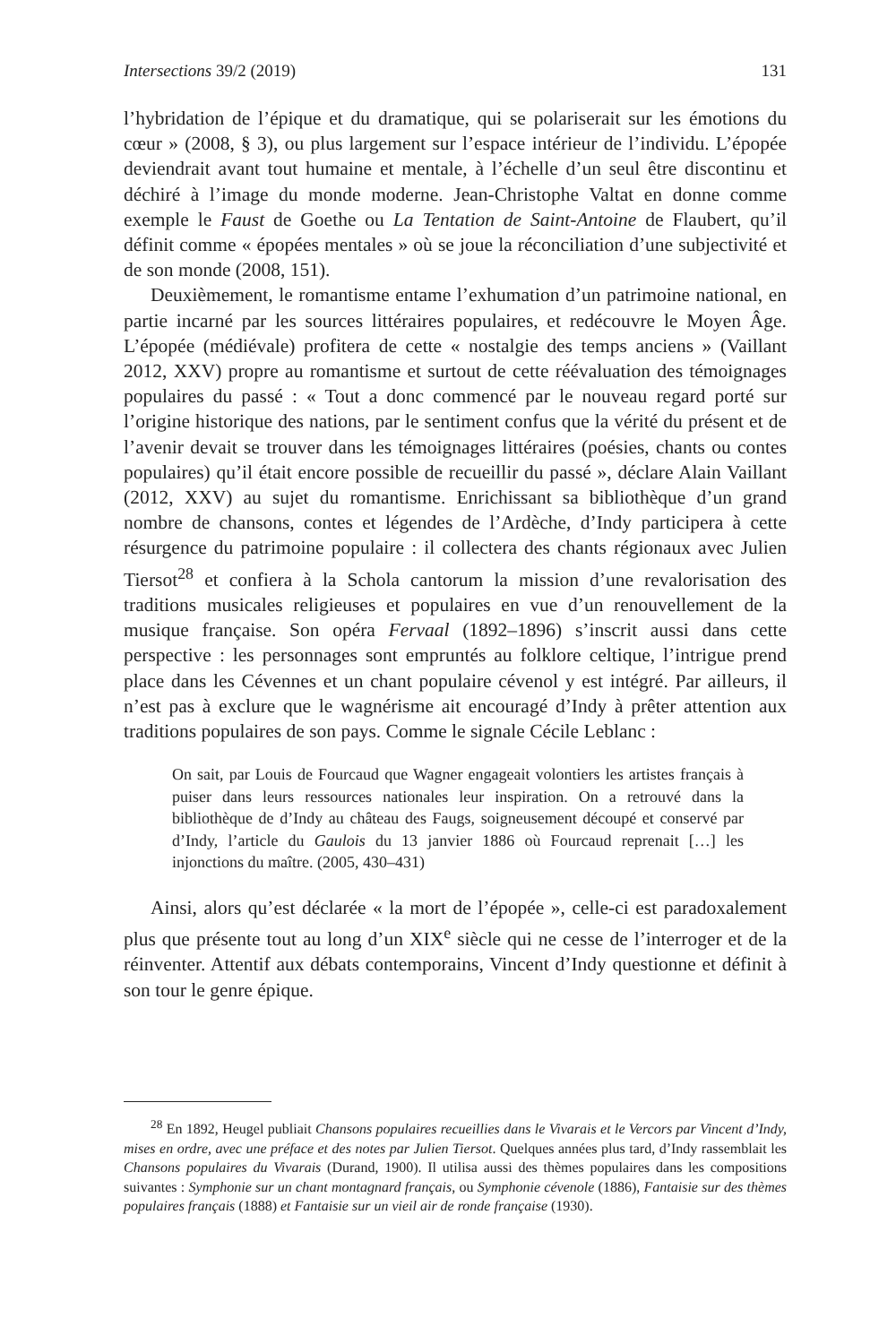Intersections 39/2 (2019) 131
l’hybridation de l’épique et du dramatique, qui se polariserait sur les émotions du cœur » (2008, § 3), ou plus largement sur l’espace intérieur de l’individu. L’épopée deviendrait avant tout humaine et mentale, à l’échelle d’un seul être discontinu et déchiré à l’image du monde moderne. Jean-Christophe Valtat en donne comme exemple le Faust de Goethe ou La Tentation de Saint-Antoine de Flaubert, qu’il définit comme « épopées mentales » où se joue la réconciliation d’une subjectivité et de son monde (2008, 151).
Deuxièmement, le romantisme entame l’exhumation d’un patrimoine national, en partie incarné par les sources littéraires populaires, et redécouvre le Moyen Âge. L’épopée (médiévale) profitera de cette « nostalgie des temps anciens » (Vaillant 2012, XXV) propre au romantisme et surtout de cette réévaluation des témoignages populaires du passé : « Tout a donc commencé par le nouveau regard porté sur l’origine historique des nations, par le sentiment confus que la vérité du présent et de l’avenir devait se trouver dans les témoignages littéraires (poésies, chants ou contes populaires) qu’il était encore possible de recueillir du passé », déclare Alain Vaillant (2012, XXV) au sujet du romantisme. Enrichissant sa bibliothèque d’un grand nombre de chansons, contes et légendes de l’Ardèche, d’Indy participera à cette résurgence du patrimoine populaire : il collectera des chants régionaux avec Julien Tiersot<sup>28</sup> et confiera à la Schola cantorum la mission d’une revalorisation des traditions musicales religieuses et populaires en vue d’un renouvellement de la musique française. Son opéra Fervaal (1892–1896) s’inscrit aussi dans cette perspective : les personnages sont empruntés au folklore celtique, l’intrigue prend place dans les Cévennes et un chant populaire cévenol y est intégré. Par ailleurs, il n’est pas à exclure que le wagnérisme ait encouragé d’Indy à prêter attention aux traditions populaires de son pays. Comme le signale Cécile Leblanc :
On sait, par Louis de Fourcaud que Wagner engageait volontiers les artistes français à puiser dans leurs ressources nationales leur inspiration. On a retrouvé dans la bibliothèque de d’Indy au château des Faugs, soigneusement découpé et conservé par d’Indy, l’article du Gaulois du 13 janvier 1886 où Fourcaud reprenait […] les injonctions du maître. (2005, 430–431)
Ainsi, alors qu’est déclarée « la mort de l’épopée », celle-ci est paradoxalement plus que présente tout au long d’un XIX<sup>e</sup> siècle qui ne cesse de l’interroger et de la réinventer. Attentif aux débats contemporains, Vincent d’Indy questionne et définit à son tour le genre épique.
<sup>28</sup> En 1892, Heugel publiait Chansons populaires recueillies dans le Vivarais et le Vercors par Vincent d’Indy, mises en ordre, avec une préface et des notes par Julien Tiersot. Quelques années plus tard, d’Indy rassemblait les Chansons populaires du Vivarais (Durand, 1900). Il utilisa aussi des thèmes populaires dans les compositions suivantes : Symphonie sur un chant montagnard français, ou Symphonie cévenole (1886), Fantaisie sur des thèmes populaires français (1888) et Fantaisie sur un vieil air de ronde française (1930).